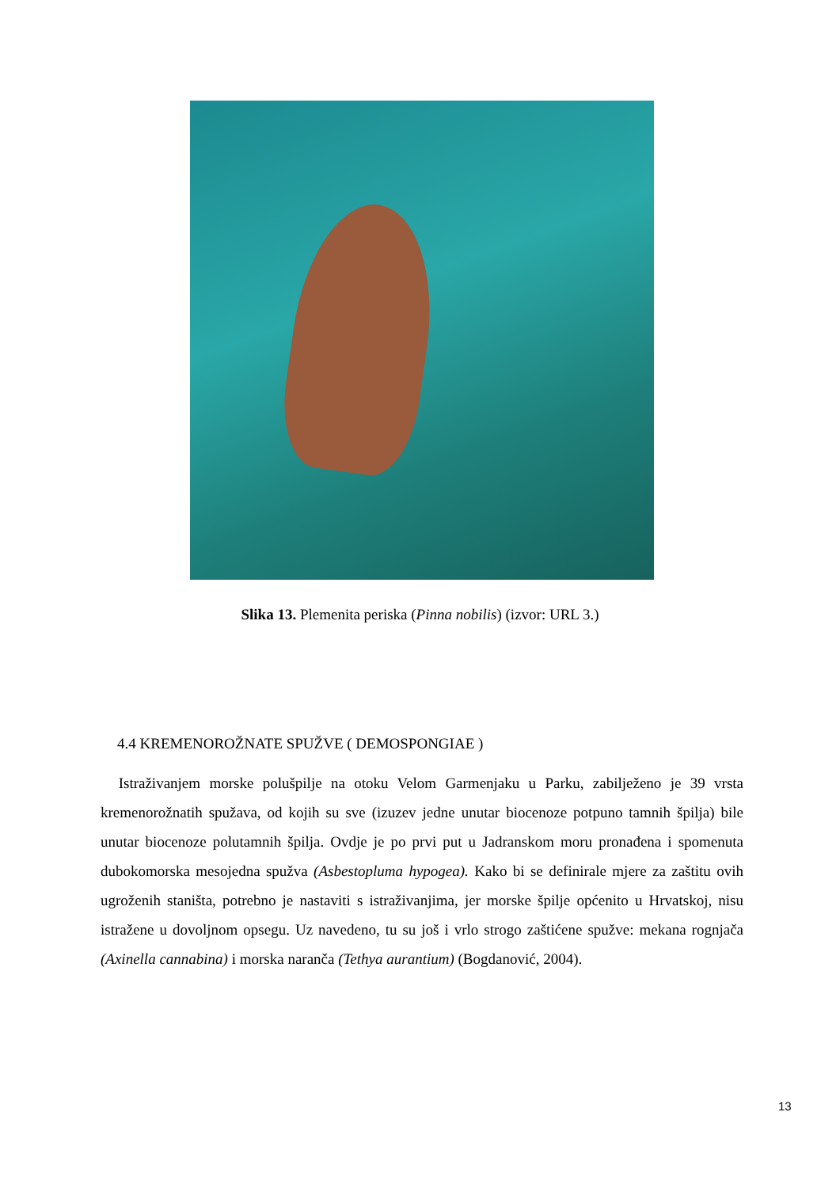Slika 13. Plemenita periska (Pinna nobilis) (izvor: URL 3.)
4.4 KREMENOROŽNATE SPUŽVE ( DEMOSPONGIAE )
Istraživanjem morske polušpilje na otoku Velom Garmenjaku u Parku, zabilježeno je 39 vrsta kremenorožnatih spužava, od kojih su sve (izuzev jedne unutar biocenoze potpuno tamnih špilja) bile unutar biocenoze polutamnih špilja. Ovdje je po prvi put u Jadranskom moru pronađena i spomenuta dubokomorska mesojedna spužva (Asbestopluma hypogea). Kako bi se definirale mjere za zaštitu ovih ugroženih staništa, potrebno je nastaviti s istraživanjima, jer morske špilje općenito u Hrvatskoj, nisu istražene u dovoljnom opsegu. Uz navedeno, tu su još i vrlo strogo zaštićene spužve: mekana rognjača (Axinella cannabina) i morska naranča (Tethya aurantium) (Bogdanović, 2004).
13